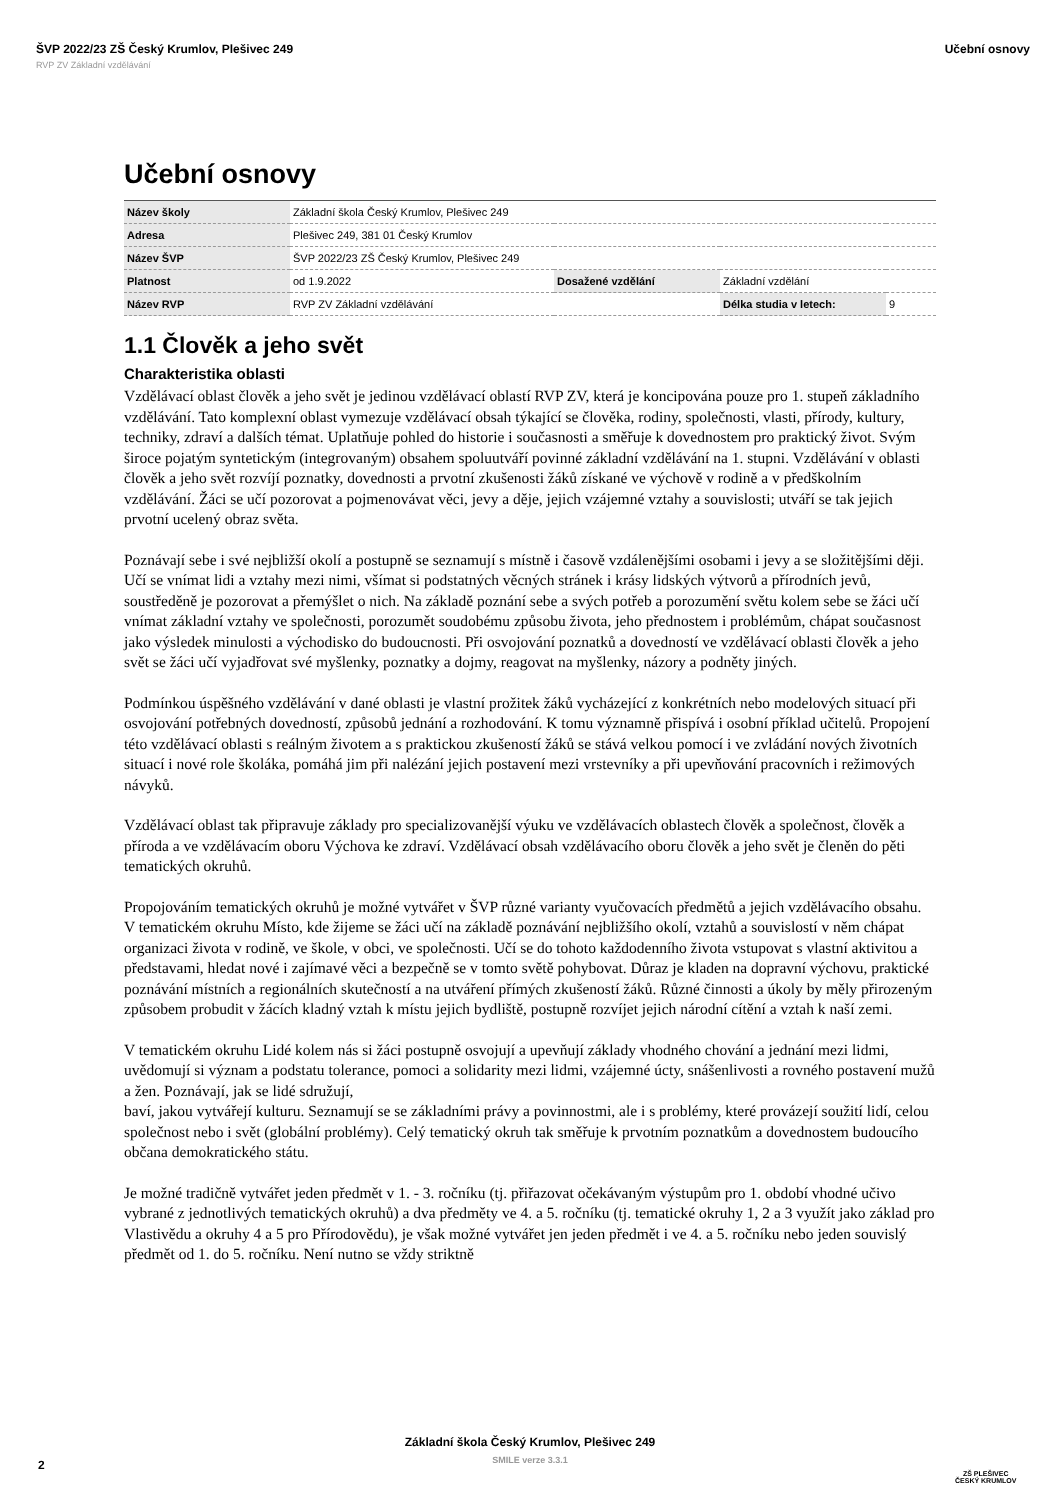ŠVP 2022/23 ZŠ Český Krumlov, Plešivec 249 Učební osnovy
RVP ZV Základní vzdělávání
Učební osnovy
| Název školy | Základní škola Český Krumlov, Plešivec 249 | | | |
| Adresa | Plešivec 249, 381 01 Český Krumlov | | | |
| Název ŠVP | ŠVP 2022/23 ZŠ Český Krumlov, Plešivec 249 | | | |
| Platnost | od 1.9.2022 | Dosažené vzdělání | Základní vzdělání | |
| Název RVP | RVP ZV Základní vzdělávání | | Délka studia v letech: | 9 |
1.1 Člověk a jeho svět
Charakteristika oblasti
Vzdělávací oblast člověk a jeho svět je jedinou vzdělávací oblastí RVP ZV, která je koncipována pouze pro 1. stupeň základního vzdělávání. Tato komplexní oblast vymezuje vzdělávací obsah týkající se člověka, rodiny, společnosti, vlasti, přírody, kultury, techniky, zdraví a dalších témat. Uplatňuje pohled do historie i současnosti a směřuje k dovednostem pro praktický život. Svým široce pojatým syntetickým (integrovaným) obsahem spoluutváří povinné základní vzdělávání na 1. stupni. Vzdělávání v oblasti člověk a jeho svět rozvíjí poznatky, dovednosti a prvotní zkušenosti žáků získané ve výchově v rodině a v předškolním vzdělávání. Žáci se učí pozorovat a pojmenovávat věci, jevy a děje, jejich vzájemné vztahy a souvislosti; utváří se tak jejich prvotní ucelený obraz světa.
Poznávají sebe i své nejbližší okolí a postupně se seznamují s místně i časově vzdálenějšími osobami i jevy a se složitějšími ději. Učí se vnímat lidi a vztahy mezi nimi, všímat si podstatných věcných stránek i krásy lidských výtvorů a přírodních jevů, soustředěně je pozorovat a přemýšlet o nich. Na základě poznání sebe a svých potřeb a porozumění světu kolem sebe se žáci učí vnímat základní vztahy ve společnosti, porozumět soudobému způsobu života, jeho přednostem i problémům, chápat současnost jako výsledek minulosti a východisko do budoucnosti. Při osvojování poznatků a dovedností ve vzdělávací oblasti člověk a jeho svět se žáci učí vyjadřovat své myšlenky, poznatky a dojmy, reagovat na myšlenky, názory a podněty jiných.
Podmínkou úspěšného vzdělávání v dané oblasti je vlastní prožitek žáků vycházející z konkrétních nebo modelových situací při osvojování potřebných dovedností, způsobů jednání a rozhodování. K tomu významně přispívá i osobní příklad učitelů. Propojení této vzdělávací oblasti s reálným životem a s praktickou zkušeností žáků se stává velkou pomocí i ve zvládání nových životních situací i nové role školáka, pomáhá jim při nalézání jejich postavení mezi vrstevníky a při upevňování pracovních i režimových návyků.
Vzdělávací oblast tak připravuje základy pro specializovanější výuku ve vzdělávacích oblastech člověk a společnost, člověk a příroda a ve vzdělávacím oboru Výchova ke zdraví. Vzdělávací obsah vzdělávacího oboru člověk a jeho svět je členěn do pěti tematických okruhů.
Propojováním tematických okruhů je možné vytvářet v ŠVP různé varianty vyučovacích předmětů a jejich vzdělávacího obsahu.
V tematickém okruhu Místo, kde žijeme se žáci učí na základě poznávání nejbližšího okolí, vztahů a souvislostí v něm chápat organizaci života v rodině, ve škole, v obci, ve společnosti. Učí se do tohoto každodenního života vstupovat s vlastní aktivitou a představami, hledat nové i zajímavé věci a bezpečně se v tomto světě pohybovat. Důraz je kladen na dopravní výchovu, praktické poznávání místních a regionálních skutečností a na utváření přímých zkušeností žáků. Různé činnosti a úkoly by měly přirozeným způsobem probudit v žácích kladný vztah k místu jejich bydliště, postupně rozvíjet jejich národní cítění a vztah k naší zemi.
V tematickém okruhu Lidé kolem nás si žáci postupně osvojují a upevňují základy vhodného chování a jednání mezi lidmi, uvědomují si význam a podstatu tolerance, pomoci a solidarity mezi lidmi, vzájemné úcty, snášenlivosti a rovného postavení mužů a žen. Poznávají, jak se lidé sdružují,
baví, jakou vytvářejí kulturu. Seznamují se se základními právy a povinnostmi, ale i s problémy, které provázejí soužití lidí, celou společnost nebo i svět (globální problémy). Celý tematický okruh tak směřuje k prvotním poznatkům a dovednostem budoucího občana demokratického státu.
Je možné tradičně vytvářet jeden předmět v 1. - 3. ročníku (tj. přiřazovat očekávaným výstupům pro 1. období vhodné učivo vybrané z jednotlivých tematických okruhů) a dva předměty ve 4. a 5. ročníku (tj. tematické okruhy 1, 2 a 3 využít jako základ pro Vlastivědu a okruhy 4 a 5 pro Přírodovědu), je však možné vytvářet jen jeden předmět i ve 4. a 5. ročníku nebo jeden souvislý předmět od 1. do 5. ročníku. Není nutno se vždy striktně
Základní škola Český Krumlov, Plešivec 249
SMILE verze 3.3.1
2
ZŠ PLEŠIVEC
ČESKÝ KRUMLOV